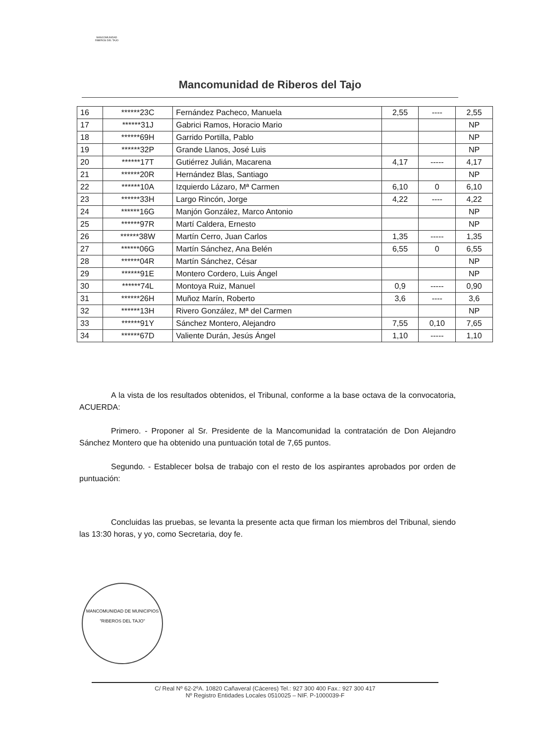MANCOMUNIDAD
RIBEROS DEL TAJO
Mancomunidad de Riberos del Tajo
| 16 | ******23C | Fernández Pacheco, Manuela | 2,55 | ---- | 2,55 |
| 17 | ******31J | Gabrici Ramos, Horacio Mario | | | NP |
| 18 | ******69H | Garrido Portilla, Pablo | | | NP |
| 19 | ******32P | Grande Llanos, José Luis | | | NP |
| 20 | ******17T | Gutiérrez Julián, Macarena | 4,17 | ----- | 4,17 |
| 21 | ******20R | Hernández Blas, Santiago | | | NP |
| 22 | ******10A | Izquierdo Lázaro, Mª Carmen | 6,10 | 0 | 6,10 |
| 23 | ******33H | Largo Rincón, Jorge | 4,22 | ---- | 4,22 |
| 24 | ******16G | Manjón González, Marco Antonio | | | NP |
| 25 | ******97R | Martí Caldera, Ernesto | | | NP |
| 26 | ******38W | Martín Cerro, Juan Carlos | 1,35 | ----- | 1,35 |
| 27 | ******06G | Martín Sánchez, Ana Belén | 6,55 | 0 | 6,55 |
| 28 | ******04R | Martín Sánchez, César | | | NP |
| 29 | ******91E | Montero Cordero, Luis Ángel | | | NP |
| 30 | ******74L | Montoya Ruiz, Manuel | 0,9 | ----- | 0,90 |
| 31 | ******26H | Muñoz Marín, Roberto | 3,6 | ---- | 3,6 |
| 32 | ******13H | Rivero González, Mª del Carmen | | | NP |
| 33 | ******91Y | Sánchez Montero, Alejandro | 7,55 | 0,10 | 7,65 |
| 34 | ******67D | Valiente Durán, Jesús Ángel | 1,10 | ----- | 1,10 |
A la vista de los resultados obtenidos, el Tribunal, conforme a la base octava de la convocatoria, ACUERDA:
Primero. - Proponer al Sr. Presidente de la Mancomunidad la contratación de Don Alejandro Sánchez Montero que ha obtenido una puntuación total de 7,65 puntos.
Segundo. - Establecer bolsa de trabajo con el resto de los aspirantes aprobados por orden de puntuación:
Concluidas las pruebas, se levanta la presente acta que firman los miembros del Tribunal, siendo las 13:30 horas, y yo, como Secretaria, doy fe.
MANCOMUNIDAD DE MUNICIPIOS
"RIBEROS DEL TAJO"
C/ Real Nº 62-2ºA. 10820 Cañaveral (Cáceres) Tel.: 927 300 400 Fax.: 927 300 417
Nº Registro Entidades Locales 0510025 – NIF. P-1000039-F